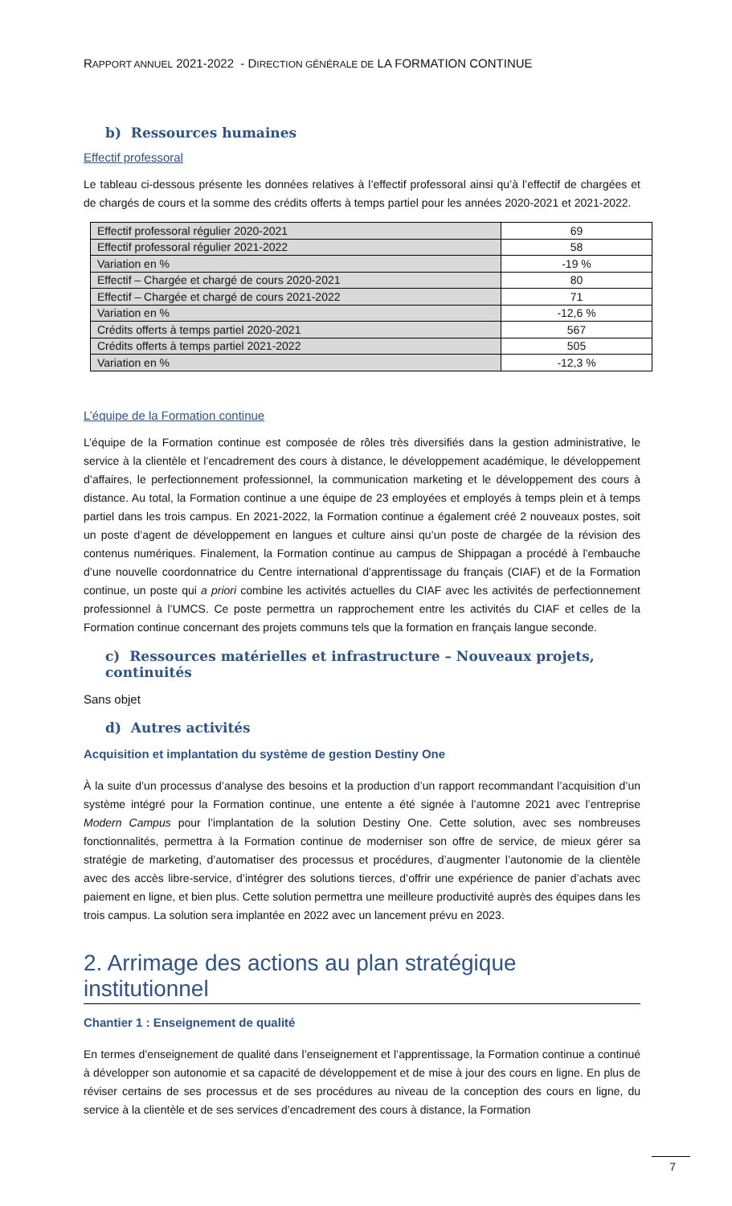RAPPORT ANNUEL 2021-2022 - DIRECTION GÉNÉRALE DE LA FORMATION CONTINUE
b) Ressources humaines
Effectif professoral
Le tableau ci-dessous présente les données relatives à l’effectif professoral ainsi qu’à l’effectif de chargées et de chargés de cours et la somme des crédits offerts à temps partiel pour les années 2020-2021 et 2021-2022.
| Effectif professoral régulier 2020-2021 | 69 |
| Effectif professoral régulier 2021-2022 | 58 |
| Variation en % | -19 % |
| Effectif – Chargée et chargé de cours 2020-2021 | 80 |
| Effectif – Chargée et chargé de cours 2021-2022 | 71 |
| Variation en % | -12,6 % |
| Crédits offerts à temps partiel 2020-2021 | 567 |
| Crédits offerts à temps partiel 2021-2022 | 505 |
| Variation en % | -12,3 % |
L’équipe de la Formation continue
L’équipe de la Formation continue est composée de rôles très diversifiés dans la gestion administrative, le service à la clientèle et l’encadrement des cours à distance, le développement académique, le développement d’affaires, le perfectionnement professionnel, la communication marketing et le développement des cours à distance. Au total, la Formation continue a une équipe de 23 employées et employés à temps plein et à temps partiel dans les trois campus. En 2021-2022, la Formation continue a également créé 2 nouveaux postes, soit un poste d’agent de développement en langues et culture ainsi qu’un poste de chargée de la révision des contenus numériques. Finalement, la Formation continue au campus de Shippagan a procédé à l’embauche d’une nouvelle coordonnatrice du Centre international d’apprentissage du français (CIAF) et de la Formation continue, un poste qui a priori combine les activités actuelles du CIAF avec les activités de perfectionnement professionnel à l’UMCS. Ce poste permettra un rapprochement entre les activités du CIAF et celles de la Formation continue concernant des projets communs tels que la formation en français langue seconde.
c) Ressources matérielles et infrastructure – Nouveaux projets, continuités
Sans objet
d) Autres activités
Acquisition et implantation du système de gestion Destiny One
À la suite d’un processus d’analyse des besoins et la production d’un rapport recommandant l’acquisition d’un système intégré pour la Formation continue, une entente a été signée à l’automne 2021 avec l’entreprise Modern Campus pour l’implantation de la solution Destiny One. Cette solution, avec ses nombreuses fonctionnalités, permettra à la Formation continue de moderniser son offre de service, de mieux gérer sa stratégie de marketing, d’automatiser des processus et procédures, d’augmenter l’autonomie de la clientèle avec des accès libre-service, d’intégrer des solutions tierces, d’offrir une expérience de panier d’achats avec paiement en ligne, et bien plus. Cette solution permettra une meilleure productivité auprès des équipes dans les trois campus. La solution sera implantée en 2022 avec un lancement prévu en 2023.
2. Arrimage des actions au plan stratégique institutionnel
Chantier 1 : Enseignement de qualité
En termes d’enseignement de qualité dans l’enseignement et l’apprentissage, la Formation continue a continué à développer son autonomie et sa capacité de développement et de mise à jour des cours en ligne. En plus de réviser certains de ses processus et de ses procédures au niveau de la conception des cours en ligne, du service à la clientèle et de ses services d’encadrement des cours à distance, la Formation
7